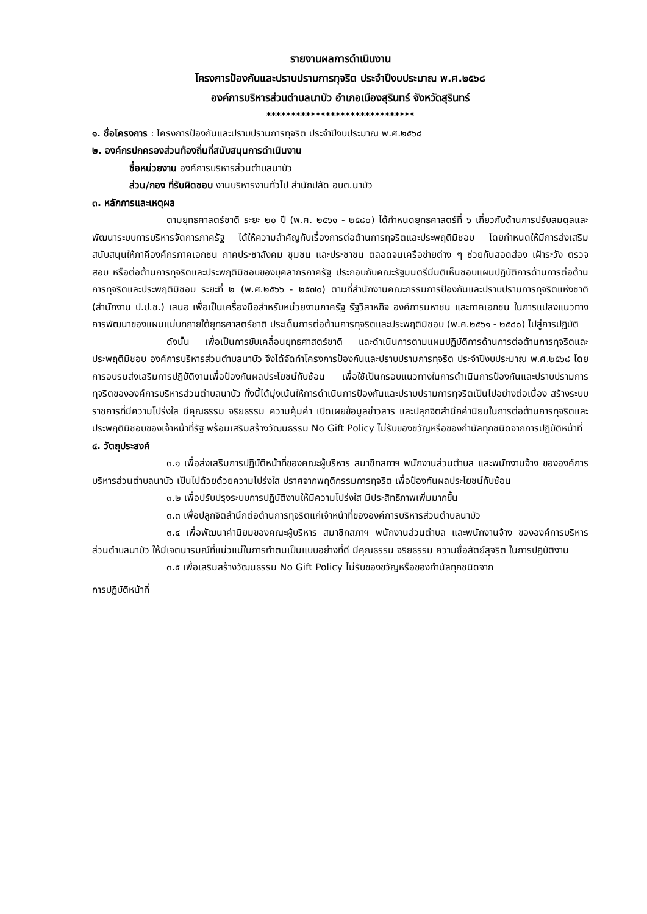รายงานผลการดำเนินงาน
โครงการป้องกันและปราบปรามการทุจริต ประจำปีงบประมาณ พ.ศ.๒๕๖๘
องค์การบริหารส่วนตำบลนาบัว อำเภอเมืองสุรินทร์ จังหวัดสุรินทร์
******************************
๑. ชื่อโครงการ : โครงการป้องกันและปราบปรามการทุจริต ประจำปีงบประมาณ พ.ศ.๒๕๖๘
๒. องค์กรปกครองส่วนท้องถิ่นที่สนับสนุนการดำเนินงาน
ชื่อหน่วยงาน องค์การบริหารส่วนตำบลนาบัว
ส่วน/กอง ที่รับผิดชอบ งานบริหารงานทั่วไป สำนักปลัด อบต.นาบัว
๓. หลักการและเหตุผล
ตามยุทธศาสตร์ชาติ ระยะ ๒๐ ปี (พ.ศ. ๒๕๖๑ - ๒๕๘๐) ได้กำหนดยุทธศาสตร์ที่ ๖ เกี่ยวกับด้านการปรับสมดุลและพัฒนาระบบการบริหารจัดการภาครัฐ ได้ให้ความสำคัญกับเรื่องการต่อต้านการทุจริตและประพฤติมิชอบ โดยกำหนดให้มีการส่งเสริม สนับสนุนให้ภาคีองค์กรภาคเอกชน ภาคประชาสังคม ชุมชน และประชาชน ตลอดจนเครือข่ายต่าง ๆ ช่วยกันสอดส่อง เฝ้าระวัง ตรวจสอบ หรือต่อต้านการทุจริตและประพฤติมิชอบของบุคลากรภาครัฐ ประกอบกับคณะรัฐมนตรีมีมติเห็นชอบแผนปฏิบัติการด้านการต่อต้านการทุจริตและประพฤติมิชอบ ระยะที่ ๒ (พ.ศ.๒๕๖๖ - ๒๕๗๐) ตามที่สำนักงานคณะกรรมการป้องกันและปราบปรามการทุจริตแห่งชาติ (สำนักงาน ป.ป.ช.) เสนอ เพื่อเป็นเครื่องมือสำหรับหน่วยงานภาครัฐ รัฐวิสาหกิจ องค์การมหาชน และภาคเอกชน ในการแปลงแนวทางการพัฒนาของแผนแม่บทภายใต้ยุทธศาสตร์ชาติ ประเด็นการต่อต้านการทุจริตและประพฤติมิชอบ (พ.ศ.๒๕๖๑ - ๒๕๘๐) ไปสู่การปฏิบัติ
ดังนั้น เพื่อเป็นการขับเคลื่อนยุทธศาสตร์ชาติ และดำเนินการตามแผนปฏิบัติการด้านการต่อต้านการทุจริตและประพฤติมิชอบ องค์การบริหารส่วนตำบลนาบัว จึงได้จัดทำโครงการป้องกันและปราบปรามการทุจริต ประจำปีงบประมาณ พ.ศ.๒๕๖๘ โดยการอบรมส่งเสริมการปฏิบัติงานเพื่อป้องกันผลประโยชน์ทับซ้อน เพื่อใช้เป็นกรอบแนวทางในการดำเนินการป้องกันและปราบปรามการทุจริตขององค์การบริหารส่วนตำบลนาบัว ทั้งนี้ได้มุ่งเน้นให้การดำเนินการป้องกันและปราบปรามการทุจริตเป็นไปอย่างต่อเนื่อง สร้างระบบราชการที่มีความโปร่งใส มีคุณธรรม จริยธรรม ความคุ้มค่า เปิดเผยข้อมูลข่าวสาร และปลุกจิตสำนึกค่านิยมในการต่อต้านการทุจริตและประพฤติมิชอบของเจ้าหน้าที่รัฐ พร้อมเสริมสร้างวัฒนธรรม No Gift Policy ไม่รับของขวัญหรือของกำนัลทุกชนิดจากการปฏิบัติหน้าที่
๔. วัตถุประสงค์
๓.๑ เพื่อส่งเสริมการปฏิบัติหน้าที่ของคณะผู้บริหาร สมาชิกสภาฯ พนักงานส่วนตำบล และพนักงานจ้าง ขององค์การบริหารส่วนตำบลนาบัว เป็นไปด้วยด้วยความโปร่งใส ปราศจากพฤติกรรมการทุจริต เพื่อป้องกันผลประโยชน์ทับซ้อน
๓.๒ เพื่อปรับปรุงระบบการปฏิบัติงานให้มีความโปร่งใส มีประสิทธิภาพเพิ่มมากขึ้น
๓.๓ เพื่อปลูกจิตสำนึกต่อต้านการทุจริตแก่เจ้าหน้าที่ขององค์การบริหารส่วนตำบลนาบัว
๓.๔ เพื่อพัฒนาค่านิยมของคณะผู้บริหาร สมาชิกสภาฯ พนักงานส่วนตำบล และพนักงานจ้าง ขององค์การบริหารส่วนตำบลนาบัว ให้มีเจตนารมณ์ที่แน่วแน่ในการทำตนเป็นแบบอย่างที่ดี มีคุณธรรม จริยธรรม ความซื่อสัตย์สุจริต ในการปฏิบัติงาน
๓.๕ เพื่อเสริมสร้างวัฒนธรรม No Gift Policy ไม่รับของขวัญหรือของกำนัลทุกชนิดจาก
การปฏิบัติหน้าที่